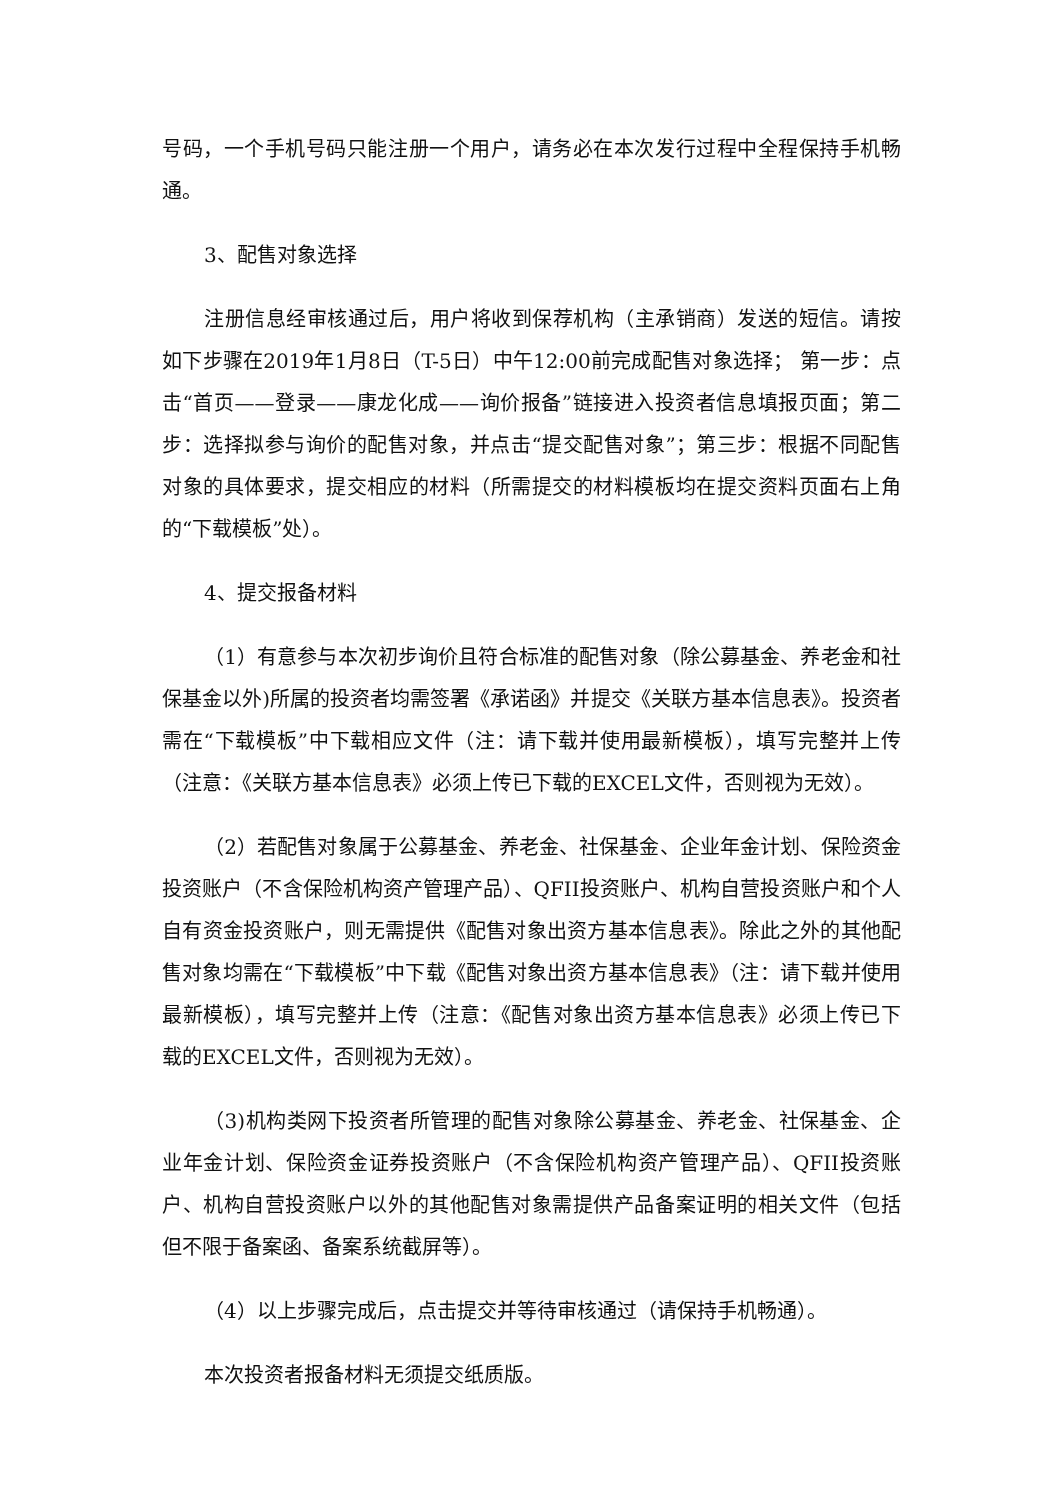号码，一个手机号码只能注册一个用户，请务必在本次发行过程中全程保持手机畅通。
3、配售对象选择
注册信息经审核通过后，用户将收到保荐机构（主承销商）发送的短信。请按如下步骤在2019年1月8日（T-5日）中午12:00前完成配售对象选择； 第一步：点击“首页——登录——康龙化成——询价报备”链接进入投资者信息填报页面；第二步：选择拟参与询价的配售对象，并点击“提交配售对象”；第三步：根据不同配售对象的具体要求，提交相应的材料（所需提交的材料模板均在提交资料页面右上角的“下载模板”处）。
4、提交报备材料
（1）有意参与本次初步询价且符合标准的配售对象（除公募基金、养老金和社保基金以外)所属的投资者均需签署《承诺函》并提交《关联方基本信息表》。投资者需在“下载模板”中下载相应文件（注：请下载并使用最新模板），填写完整并上传（注意：《关联方基本信息表》必须上传已下载的EXCEL文件，否则视为无效）。
（2）若配售对象属于公募基金、养老金、社保基金、企业年金计划、保险资金投资账户（不含保险机构资产管理产品）、QFII投资账户、机构自营投资账户和个人自有资金投资账户，则无需提供《配售对象出资方基本信息表》。除此之外的其他配售对象均需在“下载模板”中下载《配售对象出资方基本信息表》（注：请下载并使用最新模板），填写完整并上传（注意：《配售对象出资方基本信息表》必须上传已下载的EXCEL文件，否则视为无效）。
（3)机构类网下投资者所管理的配售对象除公募基金、养老金、社保基金、企业年金计划、保险资金证券投资账户（不含保险机构资产管理产品）、QFII投资账户、机构自营投资账户以外的其他配售对象需提供产品备案证明的相关文件（包括但不限于备案函、备案系统截屏等）。
（4）以上步骤完成后，点击提交并等待审核通过（请保持手机畅通）。
本次投资者报备材料无须提交纸质版。